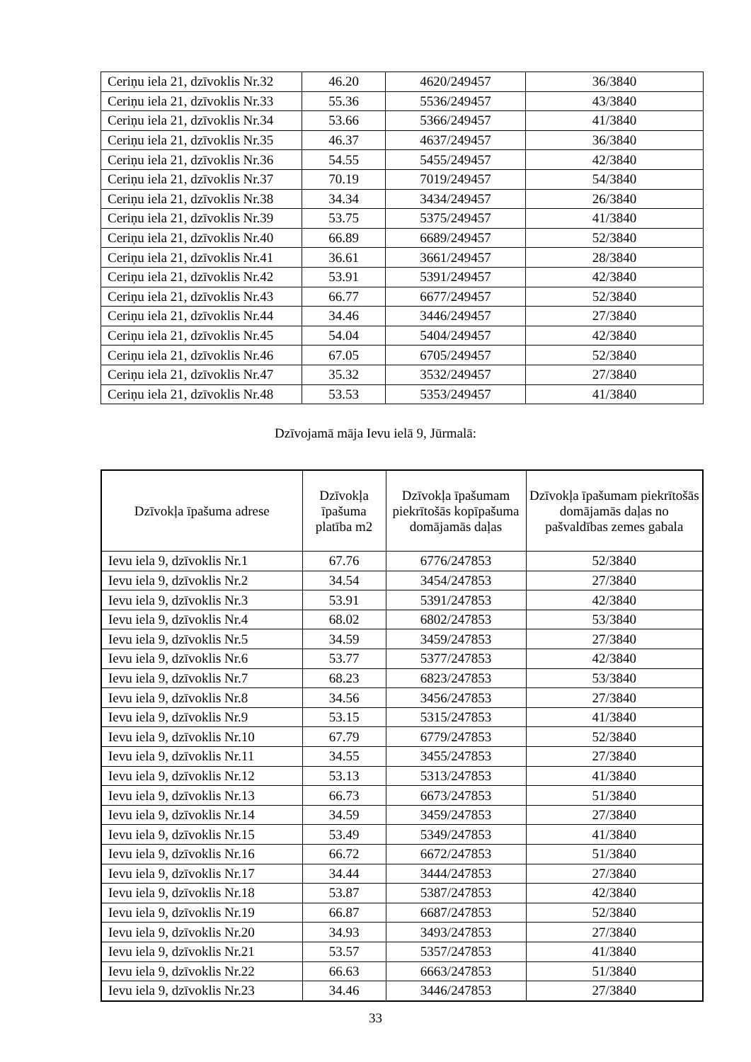| Ceriņu iela 21, dzīvoklis Nr.32 | 46.20 | 4620/249457 | 36/3840 |
| Ceriņu iela 21, dzīvoklis Nr.33 | 55.36 | 5536/249457 | 43/3840 |
| Ceriņu iela 21, dzīvoklis Nr.34 | 53.66 | 5366/249457 | 41/3840 |
| Ceriņu iela 21, dzīvoklis Nr.35 | 46.37 | 4637/249457 | 36/3840 |
| Ceriņu iela 21, dzīvoklis Nr.36 | 54.55 | 5455/249457 | 42/3840 |
| Ceriņu iela 21, dzīvoklis Nr.37 | 70.19 | 7019/249457 | 54/3840 |
| Ceriņu iela 21, dzīvoklis Nr.38 | 34.34 | 3434/249457 | 26/3840 |
| Ceriņu iela 21, dzīvoklis Nr.39 | 53.75 | 5375/249457 | 41/3840 |
| Ceriņu iela 21, dzīvoklis Nr.40 | 66.89 | 6689/249457 | 52/3840 |
| Ceriņu iela 21, dzīvoklis Nr.41 | 36.61 | 3661/249457 | 28/3840 |
| Ceriņu iela 21, dzīvoklis Nr.42 | 53.91 | 5391/249457 | 42/3840 |
| Ceriņu iela 21, dzīvoklis Nr.43 | 66.77 | 6677/249457 | 52/3840 |
| Ceriņu iela 21, dzīvoklis Nr.44 | 34.46 | 3446/249457 | 27/3840 |
| Ceriņu iela 21, dzīvoklis Nr.45 | 54.04 | 5404/249457 | 42/3840 |
| Ceriņu iela 21, dzīvoklis Nr.46 | 67.05 | 6705/249457 | 52/3840 |
| Ceriņu iela 21, dzīvoklis Nr.47 | 35.32 | 3532/249457 | 27/3840 |
| Ceriņu iela 21, dzīvoklis Nr.48 | 53.53 | 5353/249457 | 41/3840 |
Dzīvojamā māja Ievu ielā 9, Jūrmalā:
| Dzīvokļa īpašuma adrese | Dzīvokļa īpašuma platība m2 | Dzīvokļa īpašumam piekrītošās kopīpašuma domājamās daļas | Dzīvokļa īpašumam piekrītošās domājamās daļas no pašvaldības zemes gabala |
| --- | --- | --- | --- |
| Ievu iela 9, dzīvoklis Nr.1 | 67.76 | 6776/247853 | 52/3840 |
| Ievu iela 9, dzīvoklis Nr.2 | 34.54 | 3454/247853 | 27/3840 |
| Ievu iela 9, dzīvoklis Nr.3 | 53.91 | 5391/247853 | 42/3840 |
| Ievu iela 9, dzīvoklis Nr.4 | 68.02 | 6802/247853 | 53/3840 |
| Ievu iela 9, dzīvoklis Nr.5 | 34.59 | 3459/247853 | 27/3840 |
| Ievu iela 9, dzīvoklis Nr.6 | 53.77 | 5377/247853 | 42/3840 |
| Ievu iela 9, dzīvoklis Nr.7 | 68.23 | 6823/247853 | 53/3840 |
| Ievu iela 9, dzīvoklis Nr.8 | 34.56 | 3456/247853 | 27/3840 |
| Ievu iela 9, dzīvoklis Nr.9 | 53.15 | 5315/247853 | 41/3840 |
| Ievu iela 9, dzīvoklis Nr.10 | 67.79 | 6779/247853 | 52/3840 |
| Ievu iela 9, dzīvoklis Nr.11 | 34.55 | 3455/247853 | 27/3840 |
| Ievu iela 9, dzīvoklis Nr.12 | 53.13 | 5313/247853 | 41/3840 |
| Ievu iela 9, dzīvoklis Nr.13 | 66.73 | 6673/247853 | 51/3840 |
| Ievu iela 9, dzīvoklis Nr.14 | 34.59 | 3459/247853 | 27/3840 |
| Ievu iela 9, dzīvoklis Nr.15 | 53.49 | 5349/247853 | 41/3840 |
| Ievu iela 9, dzīvoklis Nr.16 | 66.72 | 6672/247853 | 51/3840 |
| Ievu iela 9, dzīvoklis Nr.17 | 34.44 | 3444/247853 | 27/3840 |
| Ievu iela 9, dzīvoklis Nr.18 | 53.87 | 5387/247853 | 42/3840 |
| Ievu iela 9, dzīvoklis Nr.19 | 66.87 | 6687/247853 | 52/3840 |
| Ievu iela 9, dzīvoklis Nr.20 | 34.93 | 3493/247853 | 27/3840 |
| Ievu iela 9, dzīvoklis Nr.21 | 53.57 | 5357/247853 | 41/3840 |
| Ievu iela 9, dzīvoklis Nr.22 | 66.63 | 6663/247853 | 51/3840 |
| Ievu iela 9, dzīvoklis Nr.23 | 34.46 | 3446/247853 | 27/3840 |
33